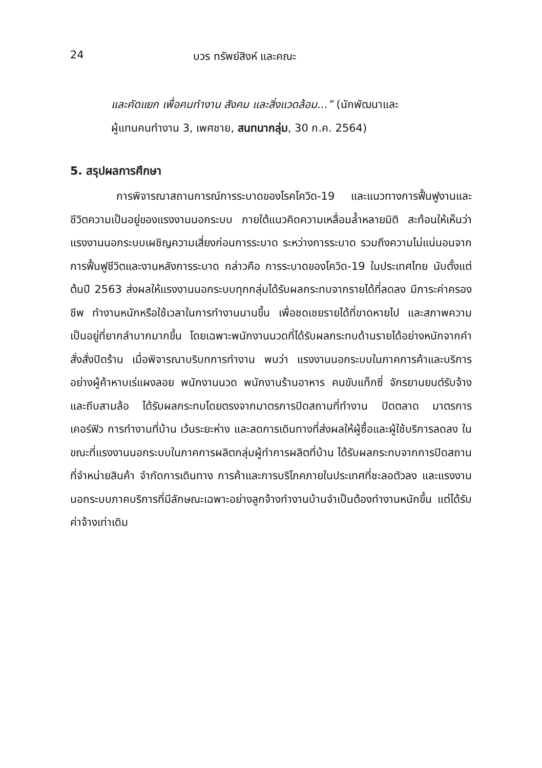24 บวร ทรัพย์สิงห์ และคณะ
และคัดแยก เพื่อคนทำงาน สังคม และสิ่งแวดล้อม...” (นักพัฒนาและ
ผู้แทนคนทำงาน 3, เพศชาย, สนทนากลุ่ม, 30 ก.ค. 2564)
5. สรุปผลการศึกษา
การพิจารณาสถานการณ์การระบาดของโรคโควิด-19 และแนวทางการฟื้นฟูงานและชีวิตความเป็นอยู่ของแรงงานนอกระบบ ภายใต้แนวคิดความเหลื่อมล้ำหลายมิติ สะท้อนให้เห็นว่าแรงงานนอกระบบเผชิญความเสี่ยงก่อนการระบาด ระหว่างการระบาด รวมถึงความไม่แน่นอนจากการฟื้นฟูชีวิตและงานหลังการระบาด กล่าวคือ การระบาดของโควิด-19 ในประเทศไทย นับตั้งแต่ต้นปี 2563 ส่งผลให้แรงงานนอกระบบทุกกลุ่มได้รับผลกระทบจากรายได้ที่ลดลง มีภาระค่าครองชีพ ทำงานหนักหรือใช้เวลาในการทำงานนานขึ้น เพื่อชดเชยรายได้ที่ขาดหายไป และสภาพความเป็นอยู่ที่ยากลำบากมากขึ้น โดยเฉพาะพนักงานนวดที่ได้รับผลกระทบด้านรายได้อย่างหนักจากคำสั่งสั่งปิดร้าน เมื่อพิจารณาบริบทการทำงาน พบว่า แรงงานนอกระบบในภาคการค้าและบริการอย่างผู้ค้าหาบเร่แผงลอย พนักงานนวด พนักงานร้านอาหาร คนขับแท็กซี่ จักรยานยนต์รับจ้าง และถีบสามล้อ ได้รับผลกระทบโดยตรงจากมาตรการปิดสถานที่ทำงาน ปิดตลาด มาตรการเคอร์ฟิว การทำงานที่บ้าน เว้นระยะห่าง และลดการเดินทางที่ส่งผลให้ผู้ซื้อและผู้ใช้บริการลดลง ในขณะที่แรงงานนอกระบบในภาคการผลิตกลุ่มผู้ทำการผลิตที่บ้าน ได้รับผลกระทบจากการปิดสถานที่จำหน่ายสินค้า จำกัดการเดินทาง การค้าและการบริโภคภายในประเทศที่ชะลอตัวลง และแรงงานนอกระบบภาคบริการที่มีลักษณะเฉพาะอย่างลูกจ้างทำงานบ้านจำเป็นต้องทำงานหนักขึ้น แต่ได้รับค่าจ้างเท่าเดิม